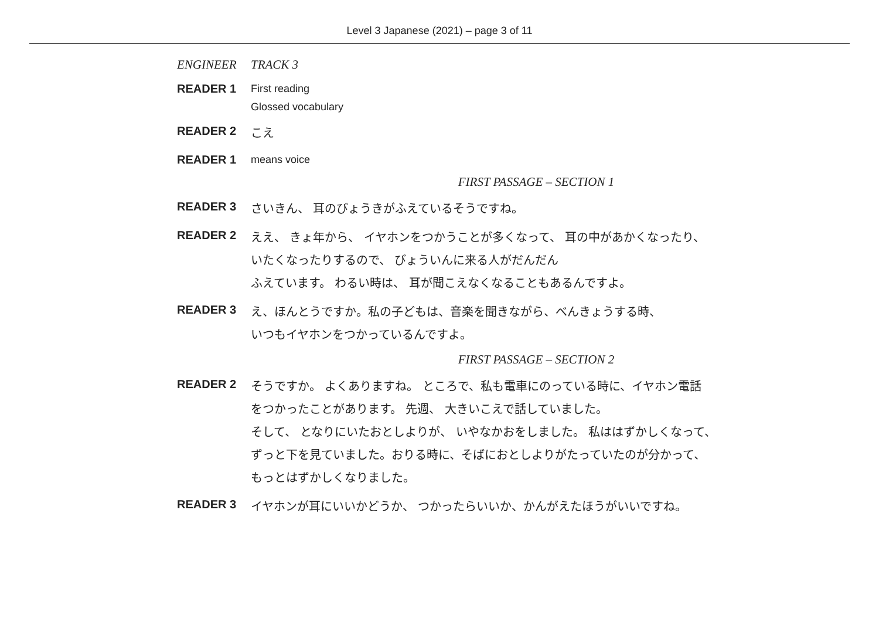Level 3 Japanese (2021) – page 3 of 11
ENGINEER TRACK 3
READER 1 First reading
Glossed vocabulary
READER 2
こえ
READER 1 means voice
FIRST PASSAGE – SECTION 1
READER 3
さいきん、 耳のびょうきがふえているそうですね。
READER 2
ええ、 きょ年から、 イヤホンをつかうことが多くなって、 耳の中があかくなったり、
いたくなったりするので、 びょういんに来る人がだんだん
ふえています。 わるい時は、 耳が聞こえなくなることもあるんですよ。
READER 3
え、ほんとうですか。私の子どもは、音楽を聞きながら、べんきょうする時、
いつもイヤホンをつかっているんですよ。
FIRST PASSAGE – SECTION 2
READER 2
そうですか。 よくありますね。 ところで、私も電車にのっている時に、イヤホン電話
をつかったことがあります。 先週、 大きいこえで話していました。
そして、 となりにいたおとしよりが、 いやなかおをしました。 私ははずかしくなって、
ずっと下を見ていました。おりる時に、そばにおとしよりがたっていたのが分かって、
もっとはずかしくなりました。
READER 3
イヤホンが耳にいいかどうか、 つかったらいいか、かんがえたほうがいいですね。